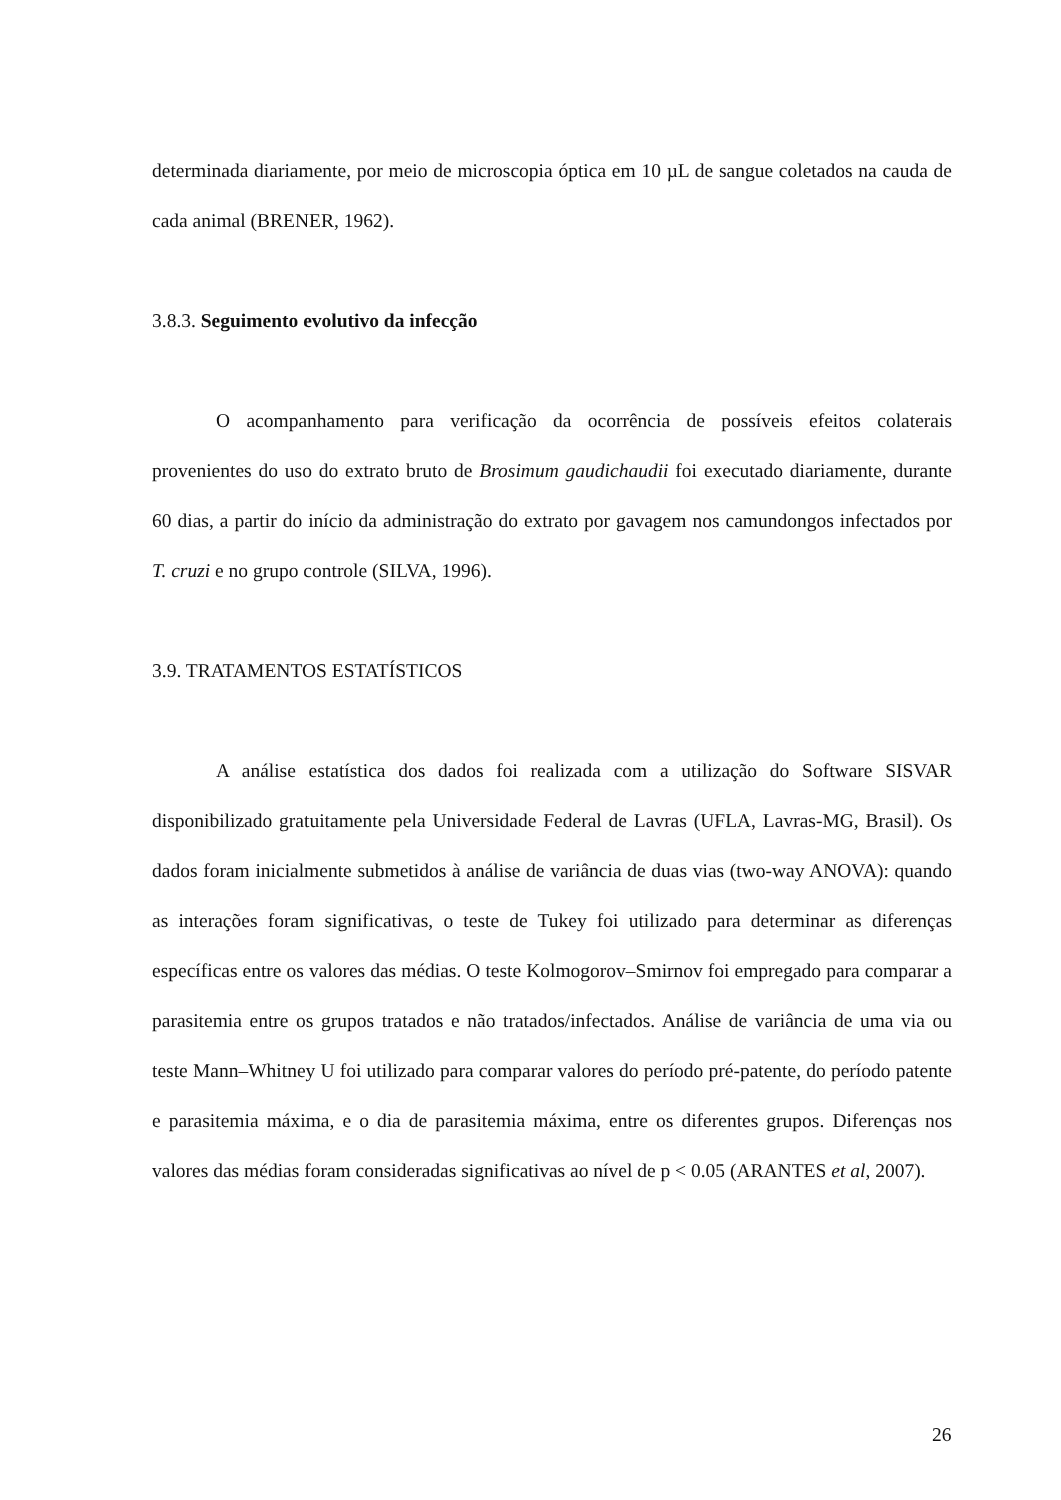determinada diariamente, por meio de microscopia óptica em 10 µL de sangue coletados na cauda de cada animal (BRENER, 1962).
3.8.3. Seguimento evolutivo da infecção
O acompanhamento para verificação da ocorrência de possíveis efeitos colaterais provenientes do uso do extrato bruto de Brosimum gaudichaudii foi executado diariamente, durante 60 dias, a partir do início da administração do extrato por gavagem nos camundongos infectados por T. cruzi e no grupo controle (SILVA, 1996).
3.9. TRATAMENTOS ESTATÍSTICOS
A análise estatística dos dados foi realizada com a utilização do Software SISVAR disponibilizado gratuitamente pela Universidade Federal de Lavras (UFLA, Lavras-MG, Brasil). Os dados foram inicialmente submetidos à análise de variância de duas vias (two-way ANOVA): quando as interações foram significativas, o teste de Tukey foi utilizado para determinar as diferenças específicas entre os valores das médias. O teste Kolmogorov–Smirnov foi empregado para comparar a parasitemia entre os grupos tratados e não tratados/infectados. Análise de variância de uma via ou teste Mann–Whitney U foi utilizado para comparar valores do período pré-patente, do período patente e parasitemia máxima, e o dia de parasitemia máxima, entre os diferentes grupos. Diferenças nos valores das médias foram consideradas significativas ao nível de p < 0.05 (ARANTES et al, 2007).
26